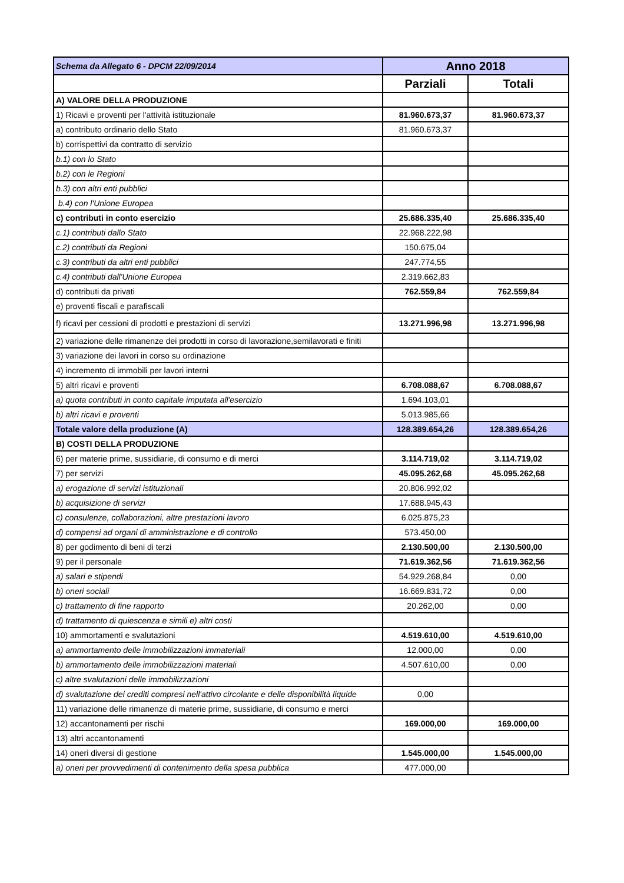| Schema da Allegato 6 - DPCM 22/09/2014 | Anno 2018 | |
| | Parziali | Totali |
| A) VALORE DELLA PRODUZIONE | | |
| 1) Ricavi e proventi per l'attività istituzionale | 81.960.673,37 | 81.960.673,37 |
| a) contributo ordinario dello Stato | 81.960.673,37 | |
| b) corrispettivi da contratto di servizio | | |
| b.1) con lo Stato | | |
| b.2) con le Regioni | | |
| b.3) con altri enti pubblici | | |
| b.4) con l'Unione Europea | | |
| c) contributi in conto esercizio | 25.686.335,40 | 25.686.335,40 |
| c.1) contributi dallo Stato | 22.968.222,98 | |
| c.2) contributi da Regioni | 150.675,04 | |
| c.3) contributi da altri enti pubblici | 247.774,55 | |
| c.4) contributi dall'Unione Europea | 2.319.662,83 | |
| d) contributi da privati | 762.559,84 | 762.559,84 |
| e) proventi fiscali e parafiscali | | |
| f) ricavi per cessioni di prodotti e prestazioni di servizi | 13.271.996,98 | 13.271.996,98 |
| 2) variazione delle rimanenze dei prodotti in corso di lavorazione,semilavorati e finiti | | |
| 3) variazione dei lavori in corso su ordinazione | | |
| 4) incremento di immobili per lavori interni | | |
| 5) altri ricavi e proventi | 6.708.088,67 | 6.708.088,67 |
| a) quota contributi in conto capitale imputata all'esercizio | 1.694.103,01 | |
| b) altri ricavi e proventi | 5.013.985,66 | |
| Totale valore della produzione (A) | 128.389.654,26 | 128.389.654,26 |
| B) COSTI DELLA PRODUZIONE | | |
| 6) per materie prime, sussidiarie, di consumo e di merci | 3.114.719,02 | 3.114.719,02 |
| 7) per servizi | 45.095.262,68 | 45.095.262,68 |
| a) erogazione di servizi istituzionali | 20.806.992,02 | |
| b) acquisizione di servizi | 17.688.945,43 | |
| c) consulenze, collaborazioni, altre prestazioni lavoro | 6.025.875,23 | |
| d) compensi ad organi di amministrazione e di controllo | 573.450,00 | |
| 8) per godimento di beni di terzi | 2.130.500,00 | 2.130.500,00 |
| 9) per il personale | 71.619.362,56 | 71.619.362,56 |
| a) salari e stipendi | 54.929.268,84 | 0,00 |
| b) oneri sociali | 16.669.831,72 | 0,00 |
| c) trattamento di fine rapporto | 20.262,00 | 0,00 |
| d) trattamento di quiescenza e simili e) altri costi | | |
| 10) ammortamenti e svalutazioni | 4.519.610,00 | 4.519.610,00 |
| a) ammortamento delle immobilizzazioni immateriali | 12.000,00 | 0,00 |
| b) ammortamento delle immobilizzazioni materiali | 4.507.610,00 | 0,00 |
| c) altre svalutazioni delle immobilizzazioni | | |
| d) svalutazione dei crediti compresi nell'attivo circolante e delle disponibilità liquide | 0,00 | |
| 11) variazione delle rimanenze di materie prime, sussidiarie, di consumo e merci | | |
| 12) accantonamenti per rischi | 169.000,00 | 169.000,00 |
| 13) altri accantonamenti | | |
| 14) oneri diversi di gestione | 1.545.000,00 | 1.545.000,00 |
| a) oneri per provvedimenti di contenimento della spesa pubblica | 477.000,00 | |